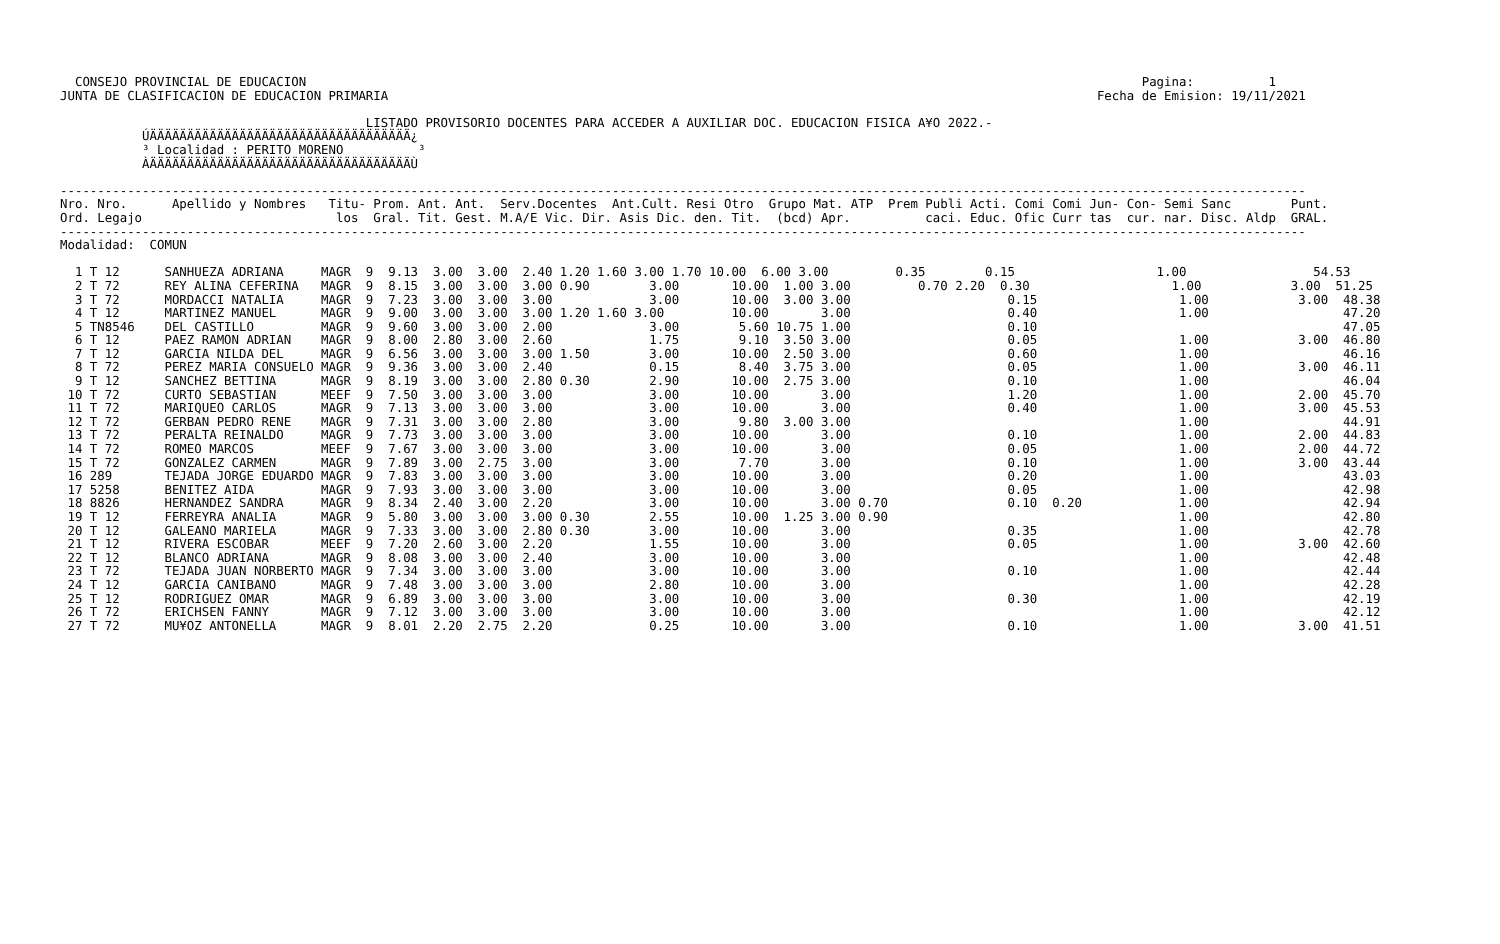CONSEJO PROVINCIAL DE EDUCACION                                                                                                                Pagina:          1
JUNTA DE CLASIFICACION DE EDUCACION PRIMARIA                                                                                               Fecha de Emision: 19/11/2021

                                         LISTADO PROVISORIO DOCENTES PARA ACCEDER A AUXILIAR DOC. EDUCACION FISICA A¥O 2022.-
           ÚÄÄÄÄÄÄÄÄÄÄÄÄÄÄÄÄÄÄÄÄÄÄÄÄÄÄÄÄÄÄÄÄÄÄÄ¿
           ³ Localidad : PERITO MORENO          ³
           ÀÄÄÄÄÄÄÄÄÄÄÄÄÄÄÄÄÄÄÄÄÄÄÄÄÄÄÄÄÄÄÄÄÄÄÄÙ

-----------------------------------------------------------------------------------------------------------------------------------------------------------------------
Nro. Nro.      Apellido y Nombres   Titu- Prom. Ant. Ant.  Serv.Docentes  Ant.Cult. Resi Otro  Grupo Mat. ATP  Prem Publi Acti. Comi Comi Jun- Con- Semi Sanc        Punt.
Ord. Legajo                          los  Gral. Tit. Gest. M.A/E Vic. Dir. Asis Dic. den. Tit.  (bcd) Apr.          caci. Educ. Ofic Curr tas  cur. nar. Disc. Aldp  GRAL.
-----------------------------------------------------------------------------------------------------------------------------------------------------------------------
Modalidad:  COMUN

  1 T 12      SANHUEZA ADRIANA     MAGR  9  9.13  3.00  3.00  2.40 1.20 1.60 3.00 1.70 10.00  6.00 3.00         0.35        0.15                   1.00                 54.53
  2 T 72      REY ALINA CEFERINA   MAGR  9  8.15  3.00  3.00  3.00 0.90        3.00       10.00  1.00 3.00         0.70 2.20  0.30                   1.00            3.00  51.25
  3 T 72      MORDACCI NATALIA     MAGR  9  7.23  3.00  3.00  3.00             3.00       10.00  3.00 3.00                     0.15                   1.00            3.00  48.38
  4 T 12      MARTINEZ MANUEL      MAGR  9  9.00  3.00  3.00  3.00 1.20 1.60 3.00         10.00       3.00                     0.40                   1.00                  47.20
  5 TN8546    DEL CASTILLO         MAGR  9  9.60  3.00  3.00  2.00             3.00        5.60 10.75 1.00                     0.10                                         47.05
  6 T 12      PAEZ RAMON ADRIAN    MAGR  9  8.00  2.80  3.00  2.60             1.75        9.10  3.50 3.00                     0.05                   1.00            3.00  46.80
  7 T 12      GARCIA NILDA DEL     MAGR  9  6.56  3.00  3.00  3.00 1.50        3.00       10.00  2.50 3.00                     0.60                   1.00                  46.16
  8 T 72      PEREZ MARIA CONSUELO MAGR  9  9.36  3.00  3.00  2.40             0.15        8.40  3.75 3.00                     0.05                   1.00            3.00  46.11
  9 T 12      SANCHEZ BETTINA      MAGR  9  8.19  3.00  3.00  2.80 0.30        2.90       10.00  2.75 3.00                     0.10                   1.00                  46.04
 10 T 72      CURTO SEBASTIAN      MEEF  9  7.50  3.00  3.00  3.00             3.00       10.00       3.00                     1.20                   1.00            2.00  45.70
 11 T 72      MARIQUEO CARLOS      MAGR  9  7.13  3.00  3.00  3.00             3.00       10.00       3.00                     0.40                   1.00            3.00  45.53
 12 T 72      GERBAN PEDRO RENE    MAGR  9  7.31  3.00  3.00  2.80             3.00        9.80  3.00 3.00                                            1.00                  44.91
 13 T 72      PERALTA REINALDO     MAGR  9  7.73  3.00  3.00  3.00             3.00       10.00       3.00                     0.10                   1.00            2.00  44.83
 14 T 72      ROMEO MARCOS         MEEF  9  7.67  3.00  3.00  3.00             3.00       10.00       3.00                     0.05                   1.00            2.00  44.72
 15 T 72      GONZALEZ CARMEN      MAGR  9  7.89  3.00  2.75  3.00             3.00        7.70       3.00                     0.10                   1.00            3.00  43.44
 16 289       TEJADA JORGE EDUARDO MAGR  9  7.83  3.00  3.00  3.00             3.00       10.00       3.00                     0.20                   1.00                  43.03
 17 5258      BENITEZ AIDA         MAGR  9  7.93  3.00  3.00  3.00             3.00       10.00       3.00                     0.05                   1.00                  42.98
 18 8826      HERNANDEZ SANDRA     MAGR  9  8.34  2.40  3.00  2.20             3.00       10.00       3.00 0.70                0.10  0.20             1.00                  42.94
 19 T 12      FERREYRA ANALIA      MAGR  9  5.80  3.00  3.00  3.00 0.30        2.55       10.00  1.25 3.00 0.90                                       1.00                  42.80
 20 T 12      GALEANO MARIELA      MAGR  9  7.33  3.00  3.00  2.80 0.30        3.00       10.00       3.00                     0.35                   1.00                  42.78
 21 T 12      RIVERA ESCOBAR       MEEF  9  7.20  2.60  3.00  2.20             1.55       10.00       3.00                     0.05                   1.00            3.00  42.60
 22 T 12      BLANCO ADRIANA       MAGR  9  8.08  3.00  3.00  2.40             3.00       10.00       3.00                                            1.00                  42.48
 23 T 72      TEJADA JUAN NORBERTO MAGR  9  7.34  3.00  3.00  3.00             3.00       10.00       3.00                     0.10                   1.00                  42.44
 24 T 12      GARCIA CANIBANO      MAGR  9  7.48  3.00  3.00  3.00             2.80       10.00       3.00                                            1.00                  42.28
 25 T 12      RODRIGUEZ OMAR       MAGR  9  6.89  3.00  3.00  3.00             3.00       10.00       3.00                     0.30                   1.00                  42.19
 26 T 72      ERICHSEN FANNY       MAGR  9  7.12  3.00  3.00  3.00             3.00       10.00       3.00                                            1.00                  42.12
 27 T 72      MU¥OZ ANTONELLA      MAGR  9  8.01  2.20  2.75  2.20             0.25       10.00       3.00                     0.10                   1.00            3.00  41.51